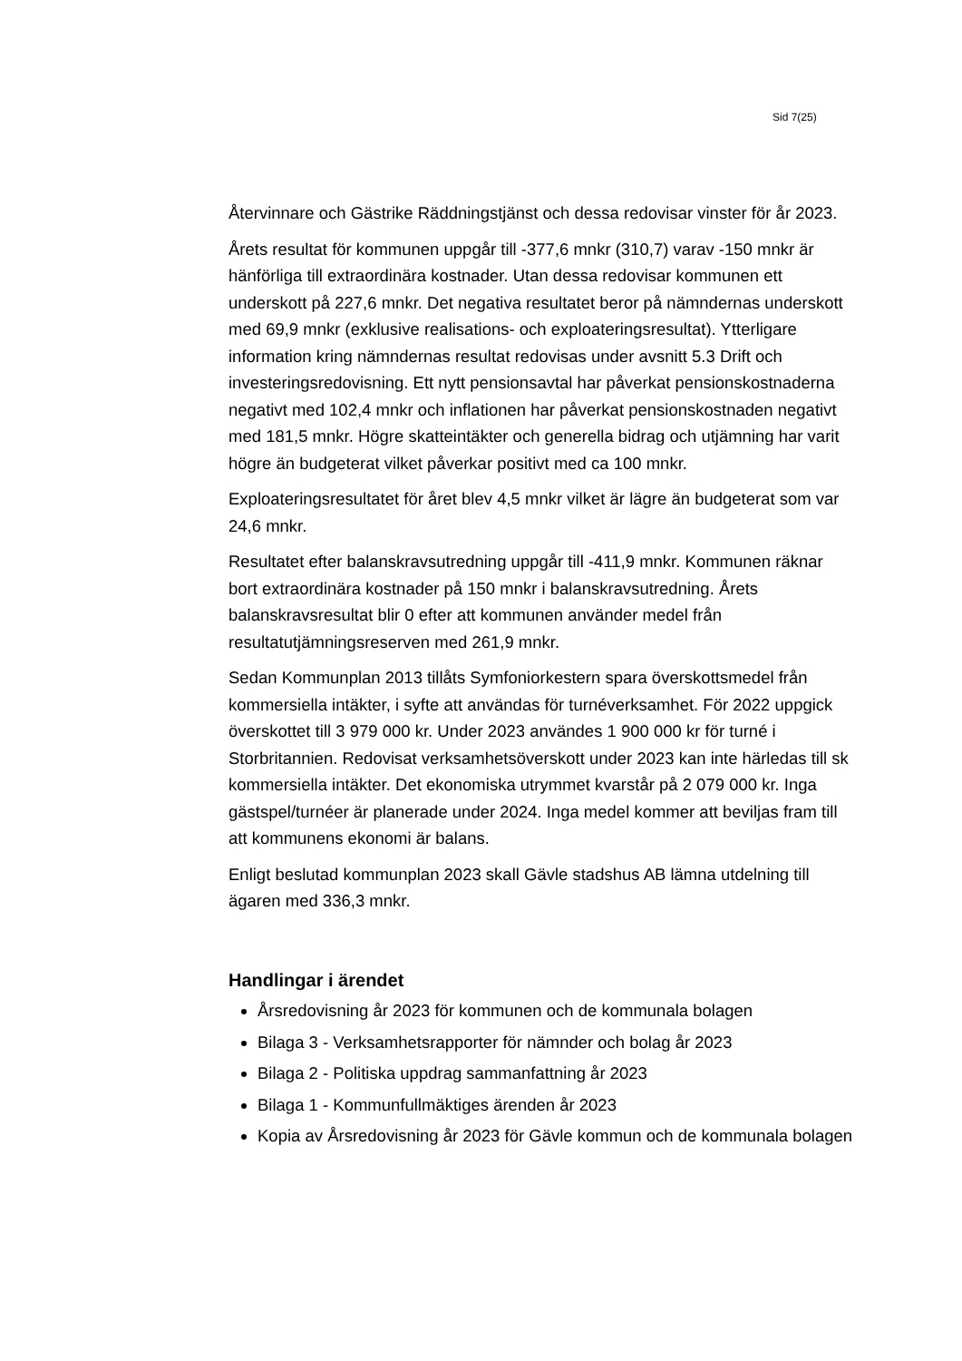Sid 7(25)
Återvinnare och Gästrike Räddningstjänst och dessa redovisar vinster för år 2023.
Årets resultat för kommunen uppgår till -377,6 mnkr (310,7) varav -150 mnkr är hänförliga till extraordinära kostnader. Utan dessa redovisar kommunen ett underskott på 227,6 mnkr. Det negativa resultatet beror på nämndernas underskott med 69,9 mnkr (exklusive realisations- och exploateringsresultat). Ytterligare information kring nämndernas resultat redovisas under avsnitt 5.3 Drift och investeringsredovisning. Ett nytt pensionsavtal har påverkat pensionskostnaderna negativt med 102,4 mnkr och inflationen har påverkat pensionskostnaden negativt med 181,5 mnkr. Högre skatteintäkter och generella bidrag och utjämning har varit högre än budgeterat vilket påverkar positivt med ca 100 mnkr.
Exploateringsresultatet för året blev 4,5 mnkr vilket är lägre än budgeterat som var 24,6 mnkr.
Resultatet efter balanskravsutredning uppgår till -411,9 mnkr. Kommunen räknar bort extraordinära kostnader på 150 mnkr i balanskravsutredning. Årets balanskravsresultat blir 0 efter att kommunen använder medel från resultatutjämningsreserven med 261,9 mnkr.
Sedan Kommunplan 2013 tillåts Symfoniorkestern spara överskottsmedel från kommersiella intäkter, i syfte att användas för turnéverksamhet. För 2022 uppgick överskottet till 3 979 000 kr. Under 2023 användes 1 900 000 kr för turné i Storbritannien. Redovisat verksamhetsöverskott under 2023 kan inte härledas till sk kommersiella intäkter. Det ekonomiska utrymmet kvarstår på 2 079 000 kr. Inga gästspel/turnéer är planerade under 2024. Inga medel kommer att beviljas fram till att kommunens ekonomi är balans.
Enligt beslutad kommunplan 2023 skall Gävle stadshus AB lämna utdelning till ägaren med 336,3 mnkr.
Handlingar i ärendet
Årsredovisning år 2023 för kommunen och de kommunala bolagen
Bilaga 3 - Verksamhetsrapporter för nämnder och bolag år 2023
Bilaga 2 - Politiska uppdrag sammanfattning år 2023
Bilaga 1 - Kommunfullmäktiges ärenden år 2023
Kopia av Årsredovisning år 2023 för Gävle kommun och de kommunala bolagen